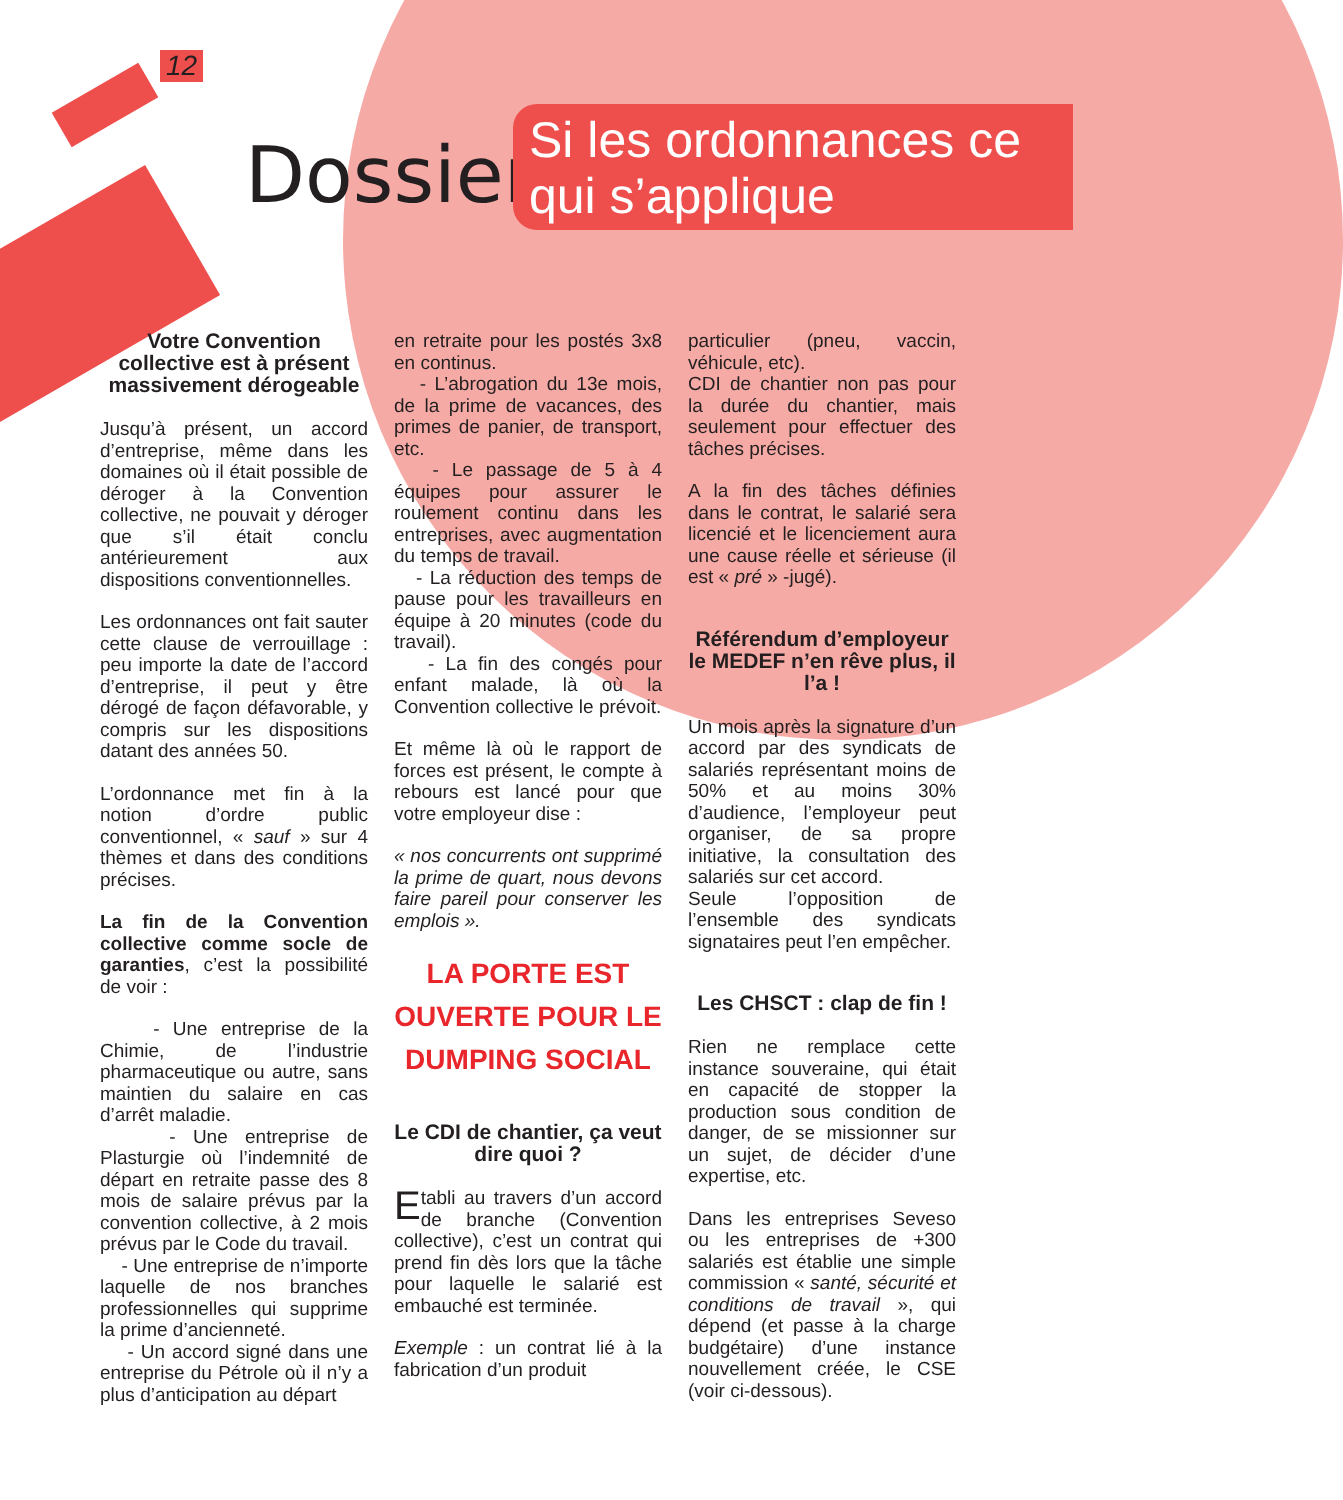12
Dossier :
Si les ordonnances ce qui s’applique
Votre Convention collective est à présent massivement dérogeable
Jusqu’à présent, un accord d’entreprise, même dans les domaines où il était possible de déroger à la Convention collective, ne pouvait y déroger que s’il était conclu antérieurement aux dispositions conventionnelles.
Les ordonnances ont fait sauter cette clause de verrouillage : peu importe la date de l’accord d’entreprise, il peut y être dérogé de façon défavorable, y compris sur les dispositions datant des années 50.
L’ordonnance met fin à la notion d’ordre public conventionnel, « sauf » sur 4 thèmes et dans des conditions précises.
La fin de la Convention collective comme socle de garanties, c’est la possibilité de voir :
- Une entreprise de la Chimie, de l’industrie pharmaceutique ou autre, sans maintien du salaire en cas d’arrêt maladie.
- Une entreprise de Plasturgie où l’indemnité de départ en retraite passe des 8 mois de salaire prévus par la convention collective, à 2 mois prévus par le Code du travail.
- Une entreprise de n’importe laquelle de nos branches professionnelles qui supprime la prime d’ancienneté.
- Un accord signé dans une entreprise du Pétrole où il n’y a plus d’anticipation au départ
en retraite pour les postés 3x8 en continus.
- L’abrogation du 13e mois, de la prime de vacances, des primes de panier, de transport, etc.
- Le passage de 5 à 4 équipes pour assurer le roulement continu dans les entreprises, avec augmentation du temps de travail.
- La réduction des temps de pause pour les travailleurs en équipe à 20 minutes (code du travail).
- La fin des congés pour enfant malade, là où la Convention collective le prévoit.
Et même là où le rapport de forces est présent, le compte à rebours est lancé pour que votre employeur dise :
« nos concurrents ont supprimé la prime de quart, nous devons faire pareil pour conserver les emplois ».
LA PORTE EST OUVERTE POUR LE DUMPING SOCIAL
Le CDI de chantier, ça veut dire quoi ?
Etabli au travers d’un accord de branche (Convention collective), c’est un contrat qui prend fin dès lors que la tâche pour laquelle le salarié est embauché est terminée.
Exemple : un contrat lié à la fabrication d’un produit
particulier (pneu, vaccin, véhicule, etc).
CDI de chantier non pas pour la durée du chantier, mais seulement pour effectuer des tâches précises.
A la fin des tâches définies dans le contrat, le salarié sera licencié et le licenciement aura une cause réelle et sérieuse (il est « pré » -jugé).
Référendum d’employeur le MEDEF n’en rêve plus, il l’a !
Un mois après la signature d’un accord par des syndicats de salariés représentant moins de 50% et au moins 30% d’audience, l’employeur peut organiser, de sa propre initiative, la consultation des salariés sur cet accord.
Seule l’opposition de l’ensemble des syndicats signataires peut l’en empêcher.
Les CHSCT : clap de fin !
Rien ne remplace cette instance souveraine, qui était en capacité de stopper la production sous condition de danger, de se missionner sur un sujet, de décider d’une expertise, etc.
Dans les entreprises Seveso ou les entreprises de +300 salariés est établie une simple commission « santé, sécurité et conditions de travail », qui dépend (et passe à la charge budgétaire) d’une instance nouvellement créée, le CSE (voir ci-dessous).